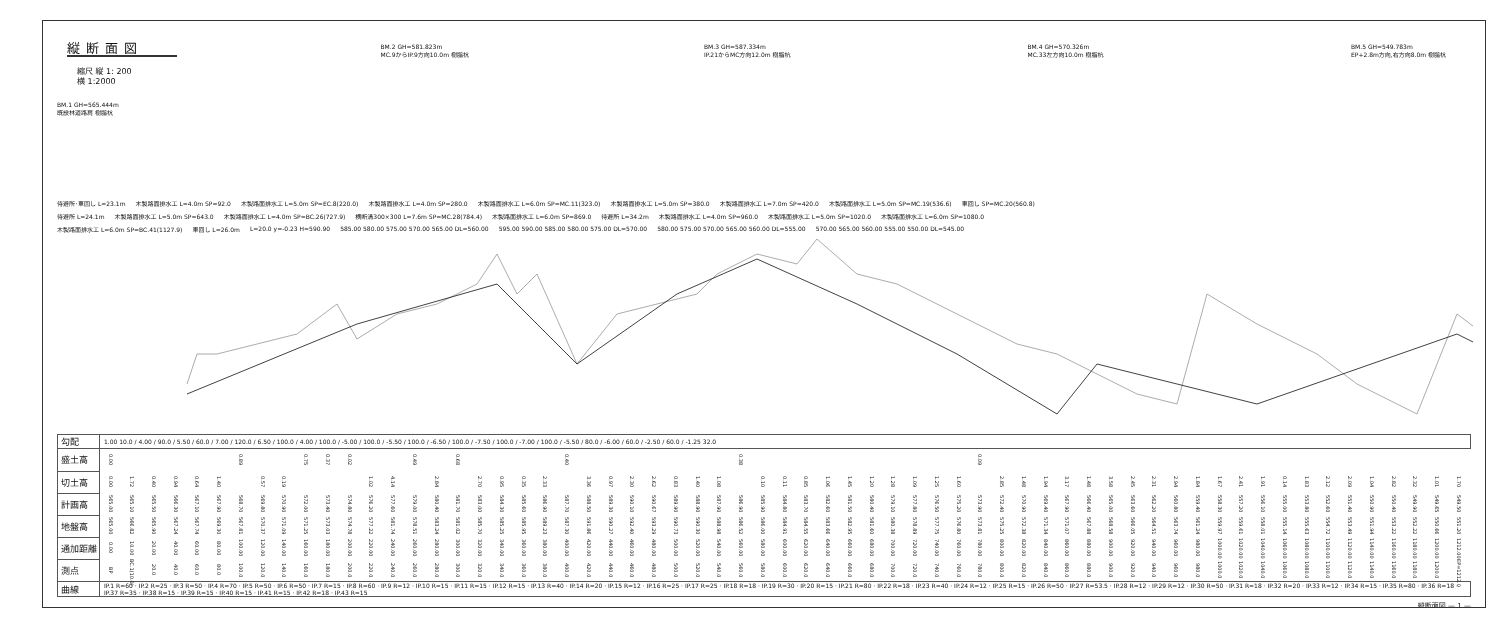縦断面図
縮尺 縦 1: 200
横 1:2000
BM.1 GH=565.444m
既設林道路肩 樹脂杭
BM.2 GH=581.823m
MC.9からIP.9方向10.0m 樹脂杭
BM.3 GH=587.334m
IP.21からMC方向12.0m 樹脂杭
BM.4 GH=570.326m
MC.33左方向10.0m 樹脂杭
BM.5 GH=549.783m
EP+2.8m方向,右方向8.0m 樹脂杭
待避所･車回し L=23.1m 木製路面排水工 L=4.0m SP=92.0 木製路面排水工 L=5.0m SP=EC.8(220.0) 木製路面排水工 L=4.0m SP=280.0 木製路面排水工 L=6.0m SP=MC.11(323.0) 木製路面排水工 L=5.0m SP=380.0 木製路面排水工 L=7.0m SP=420.0 木製路面排水工 L=5.0m SP=MC.19(536.6) 車回し SP=MC.20(560.8) 待避所 L=24.1m 木製路面排水工 L=5.0m SP=643.0 木製路面排水工 L=4.0m SP=BC.26(727.9) 横断溝300×300 L=7.6m SP=MC.28(784.4) 木製路面排水工 L=6.0m SP=869.0 待避所 L=34.2m 木製路面排水工 L=4.0m SP=960.0 木製路面排水工 L=5.0m SP=1020.0 木製路面排水工 L=6.0m SP=1080.0 木製路面排水工 L=6.0m SP=BC.41(1127.9) 車回し L=26.0m L=20.0 y=-0.23 H=590.90 585.00 580.00 575.00 570.00 565.00 DL=560.00 595.00 590.00 585.00 580.00 575.00 DL=570.00 580.00 575.00 570.00 565.00 560.00 DL=555.00 570.00 565.00 560.00 555.00 550.00 DL=545.00
| 勾配 | 1.00 10.0 / 4.00 / 90.0 / 5.50 / 60.0 / 7.00 / 120.0 / 6.50 / 100.0 / 4.00 / 100.0 / -5.00 / 100.0 / -5.50 / 100.0 / -6.50 / 100.0 / -7.50 / 100.0 / -7.00 / 100.0 / -5.50 / 80.0 / -6.00 / 60.0 / -2.50 / 60.0 / -1.25 32.0 | | | | | | | | | | | | | | | | | | | | | | | | | | | | | | | | | | | | | | | | | | | | | | | | | | | | | | | | | | | | | | |
| 盛土高 | 0.00 | | | | | | 0.89 | | | 0.75 | 0.37 | 0.02 | | | 0.49 | | 0.68 | | | | | 0.40 | | | | | | | | 0.38 | | | | | | | | | | | 0.09 | | | | | | | | | | | | | | | | | | | | | | |
| 切土高 | 0.00 | 1.72 | 0.40 | 0.94 | 0.64 | 1.40 | | 0.57 | 0.19 | | | | 1.02 | 4.14 | | 2.84 | | 2.70 | 0.95 | 0.35 | 2.33 | | 3.36 | 0.97 | 2.30 | 2.62 | 0.83 | 1.40 | 1.08 | | 0.10 | 0.11 | 0.85 | 1.06 | 1.45 | 1.20 | 1.28 | 1.09 | 1.25 | 1.60 | | 2.85 | 1.48 | 1.94 | 3.17 | 1.48 | 3.58 | 2.45 | 2.31 | 2.94 | 1.84 | 1.67 | 2.41 | 1.91 | 0.14 | 1.83 | 2.12 | 2.09 | 1.04 | 2.82 | 2.32 | 1.01 | 1.70 |
| 計画高 | 565.00 | 565.10 | 565.50 | 566.30 | 567.10 | 567.90 | 568.70 | 569.80 | 570.90 | 572.00 | 573.40 | 574.80 | 576.20 | 577.60 | 579.00 | 580.40 | 581.70 | 583.00 | 584.30 | 585.60 | 586.90 | 587.70 | 588.50 | 589.30 | 590.10 | 590.67 | 589.90 | 588.90 | 587.90 | 586.90 | 585.90 | 584.80 | 583.70 | 582.60 | 581.50 | 580.40 | 579.10 | 577.80 | 576.50 | 575.20 | 573.90 | 572.40 | 570.90 | 569.40 | 567.90 | 566.40 | 565.00 | 563.60 | 562.20 | 560.80 | 559.40 | 558.30 | 557.20 | 556.10 | 555.00 | 553.80 | 552.60 | 551.40 | 550.90 | 550.40 | 549.90 | 549.65 | 549.50 |
| 地盤高 | 565.00 | 566.82 | 565.90 | 567.24 | 567.74 | 569.30 | 567.81 | 570.37 | 571.09 | 571.25 | 573.03 | 574.78 | 577.22 | 581.74 | 578.51 | 583.24 | 581.02 | 585.70 | 585.25 | 585.95 | 589.23 | 587.30 | 591.86 | 590.27 | 592.40 | 593.29 | 590.73 | 590.30 | 588.98 | 586.52 | 586.00 | 584.91 | 584.55 | 583.66 | 582.95 | 581.60 | 580.38 | 578.89 | 577.75 | 576.80 | 573.81 | 575.25 | 572.38 | 571.34 | 571.07 | 567.88 | 568.58 | 566.05 | 564.51 | 563.74 | 561.24 | 559.97 | 559.61 | 558.01 | 555.14 | 555.63 | 554.72 | 553.49 | 551.94 | 553.22 | 552.22 | 550.66 | 551.20 |
| 通加距離 | 0.00 | 10.00 | 20.00 | 40.00 | 60.00 | 80.00 | 100.00 | 120.00 | 140.00 | 160.00 | 180.00 | 200.00 | 220.00 | 240.00 | 260.00 | 280.00 | 300.00 | 320.00 | 340.00 | 360.00 | 380.00 | 400.00 | 420.00 | 440.00 | 460.00 | 480.00 | 500.00 | 520.00 | 540.00 | 560.00 | 580.00 | 600.00 | 620.00 | 640.00 | 660.00 | 680.00 | 700.00 | 720.00 | 740.00 | 760.00 | 780.00 | 800.00 | 820.00 | 840.00 | 860.00 | 880.00 | 900.00 | 920.00 | 940.00 | 960.00 | 980.00 | 1000.00 | 1020.00 | 1040.00 | 1060.00 | 1080.00 | 1100.00 | 1120.00 | 1140.00 | 1160.00 | 1180.00 | 1200.00 | 1212.00 |
| 測点 | BP | BC.1(10.0) | 20.0 | 40.0 | 60.0 | 80.0 | 100.0 | 120.0 | 140.0 | 160.0 | 180.0 | 200.0 | 220.0 | 240.0 | 260.0 | 280.0 | 300.0 | 320.0 | 340.0 | 360.0 | 380.0 | 400.0 | 420.0 | 440.0 | 460.0 | 480.0 | 500.0 | 520.0 | 540.0 | 560.0 | 580.0 | 600.0 | 620.0 | 640.0 | 660.0 | 680.0 | 700.0 | 720.0 | 740.0 | 760.0 | 780.0 | 800.0 | 820.0 | 840.0 | 860.0 | 880.0 | 900.0 | 920.0 | 940.0 | 960.0 | 980.0 | 1000.0 | 1020.0 | 1040.0 | 1060.0 | 1080.0 | 1100.0 | 1120.0 | 1140.0 | 1160.0 | 1180.0 | 1200.0 | EP=1212.0 |
| 曲線 | IP.1 R=60 · IP.2 R=25 · IP.3 R=50 · IP.4 R=70 · IP.5 R=50 · IP.6 R=50 · IP.7 R=15 · IP.8 R=60 · IP.9 R=12 · IP.10 R=15 · IP.11 R=15 · IP.12 R=15 · IP.13 R=40 · IP.14 R=20 · IP.15 R=12 · IP.16 R=25 · IP.17 R=25 · IP.18 R=18 · IP.19 R=30 · IP.20 R=15 · IP.21 R=80 · IP.22 R=18 · IP.23 R=40 · IP.24 R=12 · IP.25 R=15 · IP.26 R=50 · IP.27 R=53.5 · IP.28 R=12 · IP.29 R=12 · IP.30 R=50 · IP.31 R=18 · IP.32 R=20 · IP.33 R=12 · IP.34 R=15 · IP.35 R=80 · IP.36 R=18 · IP.37 R=35 · IP.38 R=15 · IP.39 R=15 · IP.40 R=15 · IP.41 R=15 · IP.42 R=18 · IP.43 R=15 | | | | | | | | | | | | | | | | | | | | | | | | | | | | | | | | | | | | | | | | | | | | | | | | | | | | | | | | | | | | | | |
縦断面図 — 1 —